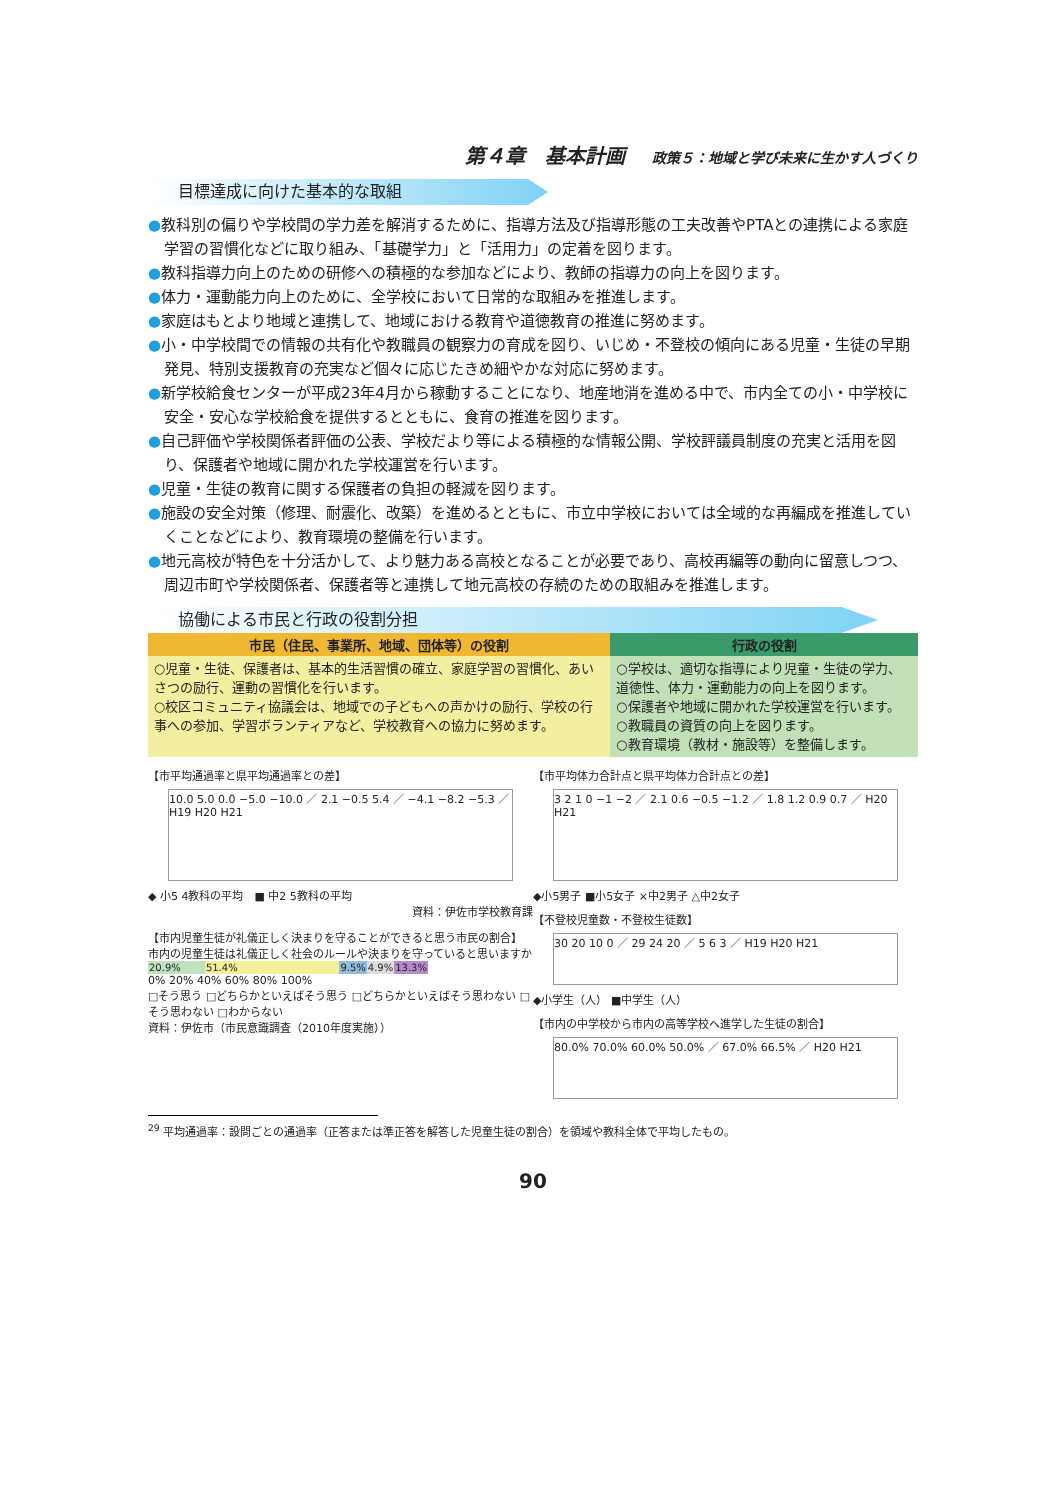第４章　基本計画 政策５：地域と学び未来に生かす人づくり
目標達成に向けた基本的な取組
●教科別の偏りや学校間の学力差を解消するために、指導方法及び指導形態の工夫改善やPTAとの連携による家庭学習の習慣化などに取り組み、「基礎学力」と「活用力」の定着を図ります。
●教科指導力向上のための研修への積極的な参加などにより、教師の指導力の向上を図ります。
●体力・運動能力向上のために、全学校において日常的な取組みを推進します。
●家庭はもとより地域と連携して、地域における教育や道徳教育の推進に努めます。
●小・中学校間での情報の共有化や教職員の観察力の育成を図り、いじめ・不登校の傾向にある児童・生徒の早期発見、特別支援教育の充実など個々に応じたきめ細やかな対応に努めます。
●新学校給食センターが平成23年4月から稼動することになり、地産地消を進める中で、市内全ての小・中学校に安全・安心な学校給食を提供するとともに、食育の推進を図ります。
●自己評価や学校関係者評価の公表、学校だより等による積極的な情報公開、学校評議員制度の充実と活用を図り、保護者や地域に開かれた学校運営を行います。
●児童・生徒の教育に関する保護者の負担の軽減を図ります。
●施設の安全対策（修理、耐震化、改築）を進めるとともに、市立中学校においては全域的な再編成を推進していくことなどにより、教育環境の整備を行います。
●地元高校が特色を十分活かして、より魅力ある高校となることが必要であり、高校再編等の動向に留意しつつ、周辺市町や学校関係者、保護者等と連携して地元高校の存続のための取組みを推進します。
協働による市民と行政の役割分担
| 市民（住民、事業所、地域、団体等）の役割 | 行政の役割 |
| --- | --- |
| ○児童・生徒、保護者は、基本的生活習慣の確立、家庭学習の習慣化、あいさつの励行、運動の習慣化を行います。 ○校区コミュニティ協議会は、地域での子どもへの声かけの励行、学校の行事への参加、学習ボランティアなど、学校教育への協力に努めます。 | ○学校は、適切な指導により児童・生徒の学力、道徳性、体力・運動能力の向上を図ります。 ○保護者や地域に開かれた学校運営を行います。 ○教職員の資質の向上を図ります。 ○教育環境（教材・施設等）を整備します。 |
【市平均通過率と県平均通過率との差】
10.0 5.0 0.0 −5.0 −10.0 ／ 2.1 −0.5 5.4 ／ −4.1 −8.2 −5.3 ／ H19 H20 H21
◆ 小5 4教科の平均　■ 中2 5教科の平均
資料：伊佐市学校教育課
【市内児童生徒が礼儀正しく決まりを守ることができると思う市民の割合】
市内の児童生徒は礼儀正しく社会のルールや決まりを守っていると思いますか
| 20.9% | 51.4% | 9.5% | 4.9% | 13.3% |
0% 20% 40% 60% 80% 100%
□そう思う □どちらかといえばそう思う □どちらかといえばそう思わない □そう思わない □わからない
資料：伊佐市（市民意識調査（2010年度実施））
【市平均体力合計点と県平均体力合計点との差】
3 2 1 0 −1 −2 ／ 2.1 0.6 −0.5 −1.2 ／ 1.8 1.2 0.9 0.7 ／ H20 H21
◆小5男子 ■小5女子 ×中2男子 △中2女子
【不登校児童数・不登校生徒数】
30 20 10 0 ／ 29 24 20 ／ 5 6 3 ／ H19 H20 H21
◆小学生（人） ■中学生（人）
【市内の中学校から市内の高等学校へ進学した生徒の割合】
80.0% 70.0% 60.0% 50.0% ／ 67.0% 66.5% ／ H20 H21
<sup>29</sup> 平均通過率：設問ごとの通過率（正答または準正答を解答した児童生徒の割合）を領域や教科全体で平均したもの。
90